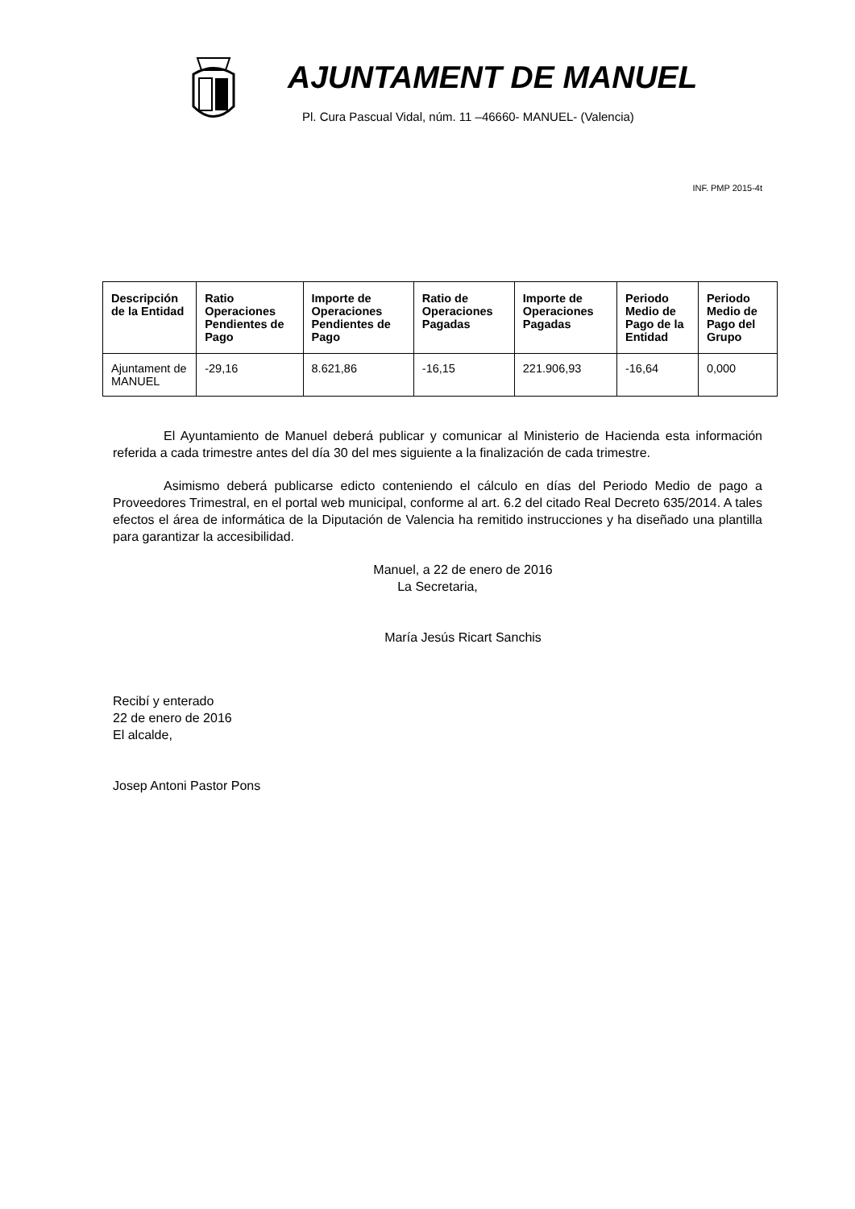AJUNTAMENT DE MANUEL
Pl. Cura Pascual Vidal, núm. 11 –46660- MANUEL- (Valencia)
INF. PMP 2015-4t
| Descripción de la Entidad | Ratio Operaciones Pendientes de Pago | Importe de Operaciones Pendientes de Pago | Ratio de Operaciones Pagadas | Importe de Operaciones Pagadas | Periodo Medio de Pago de la Entidad | Periodo Medio de Pago del Grupo |
| --- | --- | --- | --- | --- | --- | --- |
| Ajuntament de MANUEL | -29,16 | 8.621,86 | -16,15 | 221.906,93 | -16,64 | 0,000 |
El Ayuntamiento de Manuel deberá publicar y comunicar al Ministerio de Hacienda esta información referida a cada trimestre antes del día 30 del mes siguiente a la finalización de cada trimestre.
Asimismo deberá publicarse edicto conteniendo el cálculo en días del Periodo Medio de pago a Proveedores Trimestral, en el portal web municipal, conforme al art. 6.2 del citado Real Decreto 635/2014. A tales efectos el área de informática de la Diputación de Valencia ha remitido instrucciones y ha diseñado una plantilla para garantizar la accesibilidad.
Manuel, a 22 de enero de 2016
La Secretaria,
María Jesús Ricart Sanchis
Recibí y enterado
22 de enero de 2016
El alcalde,
Josep Antoni Pastor Pons